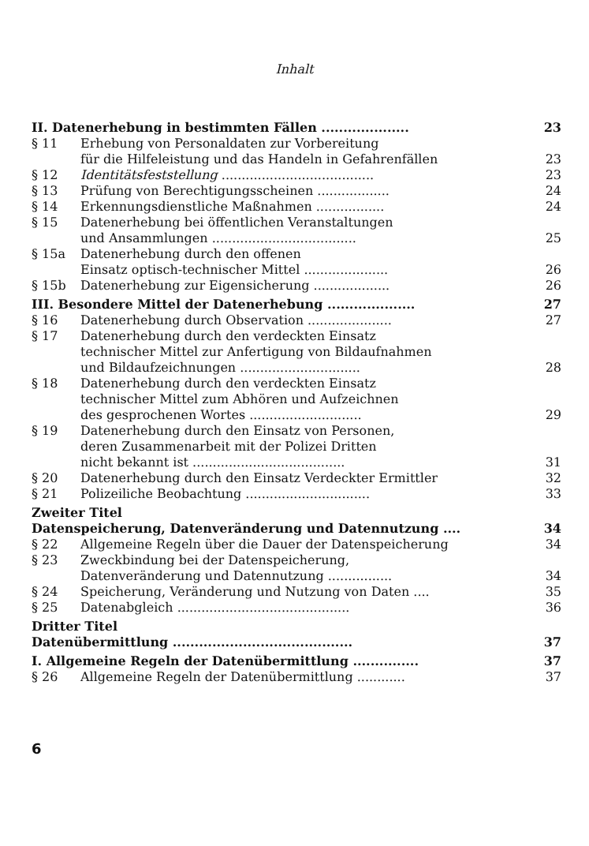Inhalt
II. Datenerhebung in bestimmten Fällen .................... 23
§ 11 Erhebung von Personaldaten zur Vorbereitung
für die Hilfeleistung und das Handeln in Gefahrenfällen
23
§ 12 Identitätsfeststellung ...................................... 23
§ 13 Prüfung von Berechtigungsscheinen .................. 24
§ 14 Erkennungsdienstliche Maßnahmen ................. 24
§ 15 Datenerhebung bei öffentlichen Veranstaltungen
und Ansammlungen ....................................
25
§ 15a Datenerhebung durch den offenen
Einsatz optisch-technischer Mittel .....................
26
§ 15b Datenerhebung zur Eigensicherung ................... 26
III. Besondere Mittel der Datenerhebung .................... 27
§ 16 Datenerhebung durch Observation ..................... 27
§ 17 Datenerhebung durch den verdeckten Einsatz
technischer Mittel zur Anfertigung von Bildaufnahmen
und Bildaufzeichnungen ..............................
28
§ 18 Datenerhebung durch den verdeckten Einsatz
technischer Mittel zum Abhören und Aufzeichnen
des gesprochenen Wortes ............................
29
§ 19 Datenerhebung durch den Einsatz von Personen,
deren Zusammenarbeit mit der Polizei Dritten
nicht bekannt ist ......................................
31
§ 20 Datenerhebung durch den Einsatz Verdeckter Ermittler 32
§ 21 Polizeiliche Beobachtung ............................... 33
Zweiter Titel
Datenspeicherung, Datenveränderung und Datennutzung ....
34
§ 22 Allgemeine Regeln über die Dauer der Datenspeicherung 34
§ 23 Zweckbindung bei der Datenspeicherung,
Datenveränderung und Datennutzung ................
34
§ 24 Speicherung, Veränderung und Nutzung von Daten .... 35
§ 25 Datenabgleich ........................................... 36
Dritter Titel
Datenübermittlung .........................................
37
I. Allgemeine Regeln der Datenübermittlung ............... 37
§ 26 Allgemeine Regeln der Datenübermittlung ............ 37
6